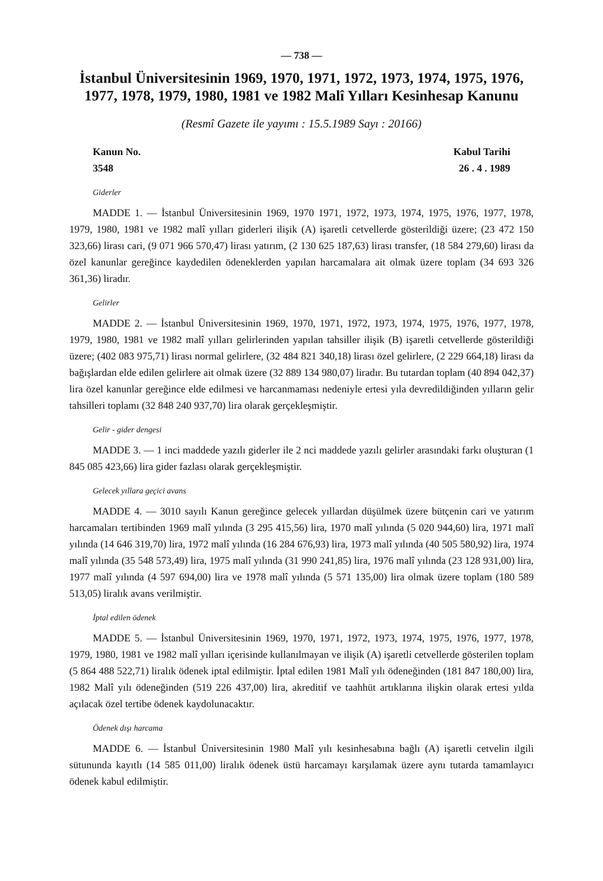— 738 —
İstanbul Üniversitesinin 1969, 1970, 1971, 1972, 1973, 1974, 1975, 1976, 1977, 1978, 1979, 1980, 1981 ve 1982 Malî Yılları Kesinhesap Kanunu
(Resmî Gazete ile yayımı : 15.5.1989 Sayı : 20166)
Kanun No. Kabul Tarihi
3548 26 . 4 . 1989
Giderler
MADDE 1. — İstanbul Üniversitesinin 1969, 1970 1971, 1972, 1973, 1974, 1975, 1976, 1977, 1978, 1979, 1980, 1981 ve 1982 malî yılları giderleri ilişik (A) işaretli cetvellerde gösterildiği üzere; (23 472 150 323,66) lirası cari, (9 071 966 570,47) lirası yatırım, (2 130 625 187,63) lirası transfer, (18 584 279,60) lirası da özel kanunlar gereğince kaydedilen ödeneklerden yapılan harcamalara ait olmak üzere toplam (34 693 326 361,36) liradır.
Gelirler
MADDE 2. — İstanbul Üniversitesinin 1969, 1970, 1971, 1972, 1973, 1974, 1975, 1976, 1977, 1978, 1979, 1980, 1981 ve 1982 malî yılları gelirlerinden yapılan tahsiller ilişik (B) işaretli cetvellerde gösterildiği üzere; (402 083 975,71) lirası normal gelirlere, (32 484 821 340,18) lirası özel gelirlere, (2 229 664,18) lirası da bağışlardan elde edilen gelirlere ait olmak üzere (32 889 134 980,07) liradır. Bu tutardan toplam (40 894 042,37) lira özel kanunlar gereğince elde edilmesi ve harcanmaması nedeniyle ertesi yıla devredildiğinden yılların gelir tahsilleri toplamı (32 848 240 937,70) lira olarak gerçekleşmiştir.
Gelir - gider dengesi
MADDE 3. — 1 inci maddede yazılı giderler ile 2 nci maddede yazılı gelirler arasındaki farkı oluşturan (1 845 085 423,66) lira gider fazlası olarak gerçekleşmiştir.
Gelecek yıllara geçici avans
MADDE 4. — 3010 sayılı Kanun gereğince gelecek yıllardan düşülmek üzere bütçenin cari ve yatırım harcamaları tertibinden 1969 malî yılında (3 295 415,56) lira, 1970 malî yılında (5 020 944,60) lira, 1971 malî yılında (14 646 319,70) lira, 1972 malî yılında (16 284 676,93) lira, 1973 malî yılında (40 505 580,92) lira, 1974 malî yılında (35 548 573,49) lira, 1975 malî yılında (31 990 241,85) lira, 1976 malî yılında (23 128 931,00) lira, 1977 malî yılında (4 597 694,00) lira ve 1978 malî yılında (5 571 135,00) lira olmak üzere toplam (180 589 513,05) liralık avans verilmiştir.
İptal edilen ödenek
MADDE 5. — İstanbul Üniversitesinin 1969, 1970, 1971, 1972, 1973, 1974, 1975, 1976, 1977, 1978, 1979, 1980, 1981 ve 1982 malî yılları içerisinde kullanılmayan ve ilişik (A) işaretli cetvellerde gösterilen toplam (5 864 488 522,71) liralık ödenek iptal edilmiştir. İptal edilen 1981 Malî yılı ödeneğinden (181 847 180,00) lira, 1982 Malî yılı ödeneğinden (519 226 437,00) lira, akreditif ve taahhüt artıklarına ilişkin olarak ertesi yılda açılacak özel tertibe ödenek kaydolunacaktır.
Ödenek dışı harcama
MADDE 6. — İstanbul Üniversitesinin 1980 Malî yılı kesinhesabına bağlı (A) işaretli cetvelin ilgili sütununda kayıtlı (14 585 011,00) liralık ödenek üstü harcamayı karşılamak üzere aynı tutarda tamamlayıcı ödenek kabul edilmiştir.